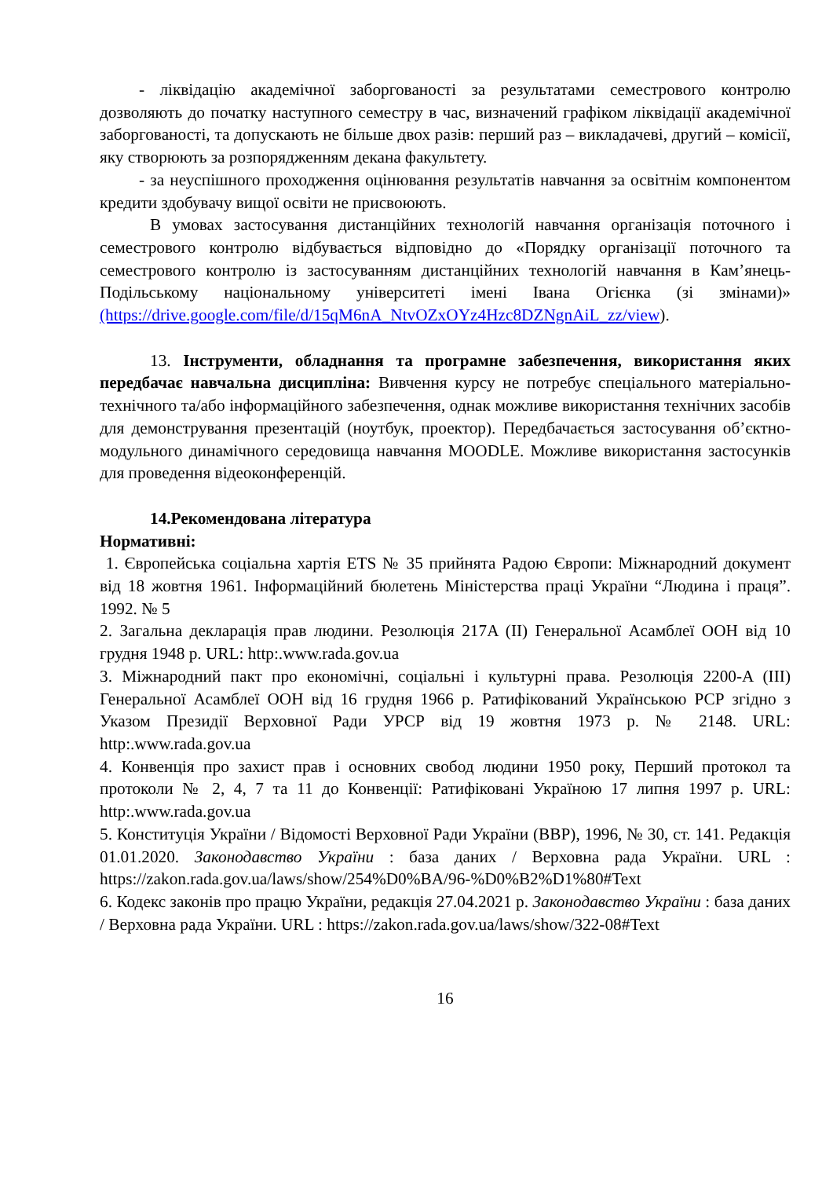- ліквідацію академічної заборгованості за результатами семестрового контролю дозволяють до початку наступного семестру в час, визначений графіком ліквідації академічної заборгованості, та допускають не більше двох разів: перший раз – викладачеві, другий – комісії, яку створюють за розпорядженням декана факультету.
- за неуспішного проходження оцінювання результатів навчання за освітнім компонентом кредити здобувачу вищої освіти не присвоюють.
В умовах застосування дистанційних технологій навчання організація поточного і семестрового контролю відбувається відповідно до «Порядку організації поточного та семестрового контролю із застосуванням дистанційних технологій навчання в Кам’янець-Подільському національному університеті імені Івана Огієнка (зі змінами)» (https://drive.google.com/file/d/15qM6nA_NtvOZxOYz4Hzc8DZNgnAiL_zz/view).
13. Інструменти, обладнання та програмне забезпечення, використання яких передбачає навчальна дисципліна: Вивчення курсу не потребує спеціального матеріально-технічного та/або інформаційного забезпечення, однак можливе використання технічних засобів для демонстрування презентацій (ноутбук, проектор). Передбачається застосування об’єктно-модульного динамічного середовища навчання MOODLE. Можливе використання застосунків для проведення відеоконференцій.
14.Рекомендована література
Нормативні:
1. Європейська соціальна хартія ETS № 35 прийнята Радою Європи: Міжнародний документ від 18 жовтня 1961. Інформаційний бюлетень Міністерства праці України “Людина і праця”. 1992. № 5
2. Загальна декларація прав людини. Резолюція 217A (II) Генеральної Асамблеї ООН від 10 грудня 1948 р. URL: http:.www.rada.gov.ua
3. Міжнародний пакт про економічні, соціальні і культурні права. Резолюція 2200-A (III) Генеральної Асамблеї ООН від 16 грудня 1966 р. Ратифікований Українською РСР згідно з Указом Президії Верховної Ради УРСР від 19 жовтня 1973 р. № 2148. URL: http:.www.rada.gov.ua
4. Конвенція про захист прав і основних свобод людини 1950 року, Перший протокол та протоколи № 2, 4, 7 та 11 до Конвенції: Ратифіковані Україною 17 липня 1997 р. URL: http:.www.rada.gov.ua
5. Конституція України / Відомості Верховної Ради України (ВВР), 1996, № 30, ст. 141. Редакція 01.01.2020. Законодавство України : база даних / Верховна рада України. URL : https://zakon.rada.gov.ua/laws/show/254%D0%BA/96-%D0%B2%D1%80#Text
6. Кодекс законів про працю України, редакція 27.04.2021 р. Законодавство України : база даних / Верховна рада України. URL : https://zakon.rada.gov.ua/laws/show/322-08#Text
16